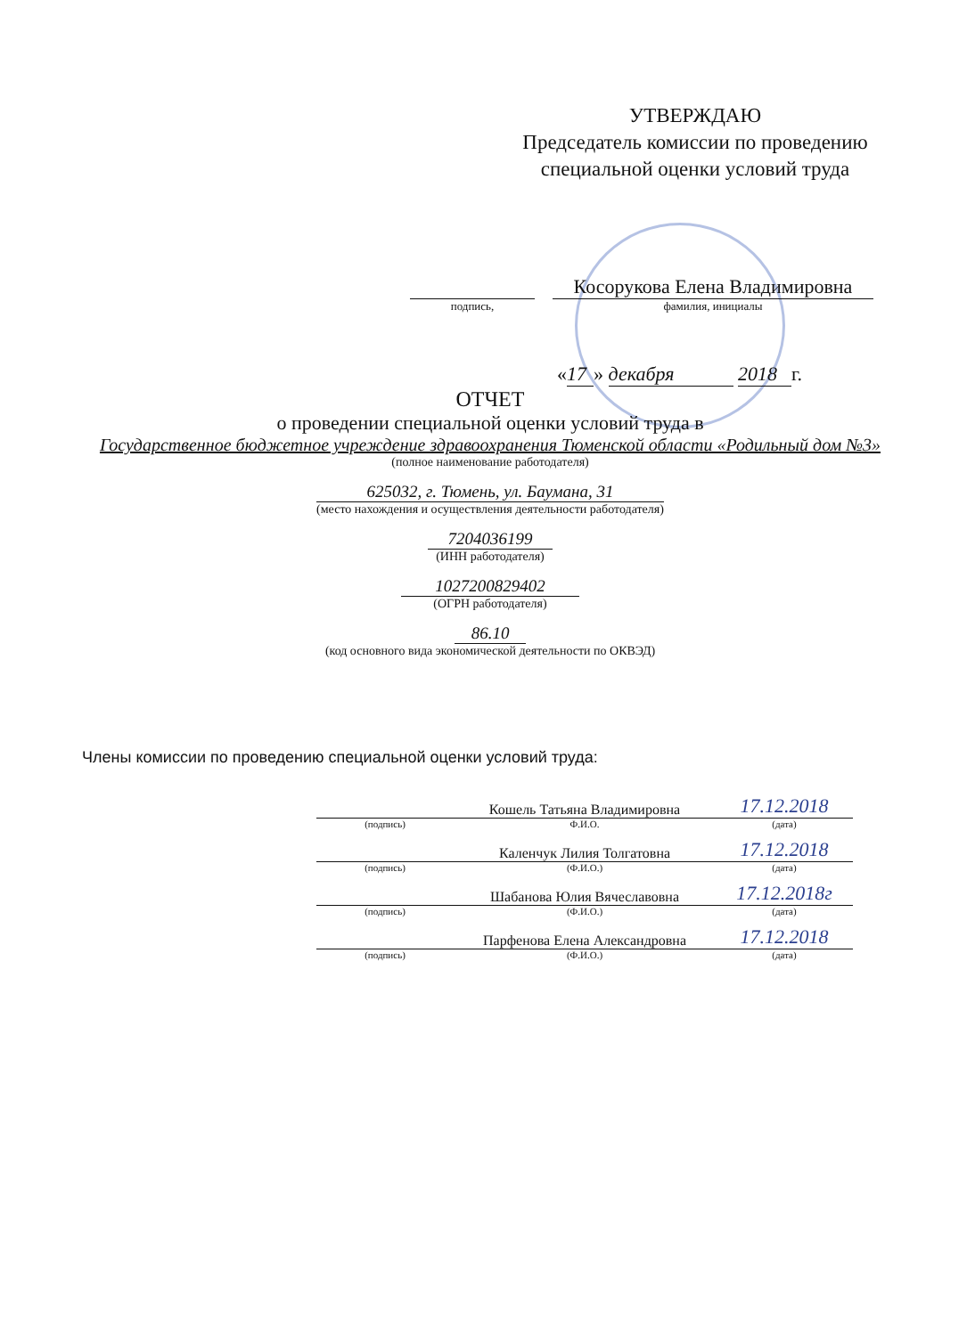УТВЕРЖДАЮ
Председатель комиссии по проведению специальной оценки условий труда
Косорукова Елена Владимировна
подпись, фамилия, инициалы
« 17 » декабря 2018 г.
ОТЧЕТ
о проведении специальной оценки условий труда в
Государственное бюджетное учреждение здравоохранения Тюменской области «Родильный дом №3»
(полное наименование работодателя)
625032, г. Тюмень, ул. Баумана, 31
(место нахождения и осуществления деятельности работодателя)
7204036199
(ИНН работодателя)
1027200829402
(ОГРН работодателя)
86.10
(код основного вида экономической деятельности по ОКВЭД)
Члены комиссии по проведению специальной оценки условий труда:
| | Кошель Татьяна Владимировна | 17.12.2018 |
| (подпись) | Ф.И.О. | (дата) |
| | Каленчук Лилия Толгатовна | 17.12.2018 |
| (подпись) | (Ф.И.О.) | (дата) |
| | Шабанова Юлия Вячеславовна | 17.12.2018г |
| (подпись) | (Ф.И.О.) | (дата) |
| | Парфенова Елена Александровна | 17.12.2018 |
| (подпись) | (Ф.И.О.) | (дата) |